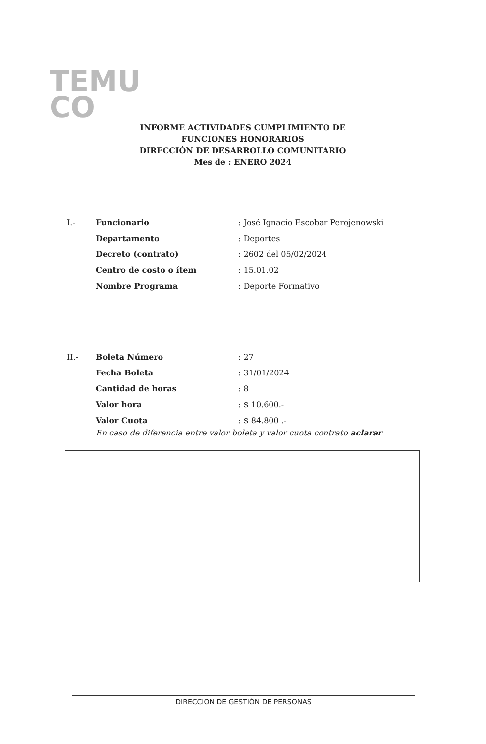TEMU
CO
INFORME ACTIVIDADES CUMPLIMIENTO DE
FUNCIONES HONORARIOS
DIRECCIÓN DE DESARROLLO COMUNITARIO
Mes de : ENERO 2024
I.- Funcionario: José Ignacio Escobar Perojenowski
Departamento: Deportes
Decreto (contrato): 2602 del 05/02/2024
Centro de costo o ítem: 15.01.02
Nombre Programa: Deporte Formativo
II.- Boleta Número: 27
Fecha Boleta: 31/01/2024
Cantidad de horas: 8
Valor hora: $ 10.600.-
Valor Cuota: $ 84.800 .-
En caso de diferencia entre valor boleta y valor cuota contrato aclarar
DIRECCION DE GESTIÓN DE PERSONAS